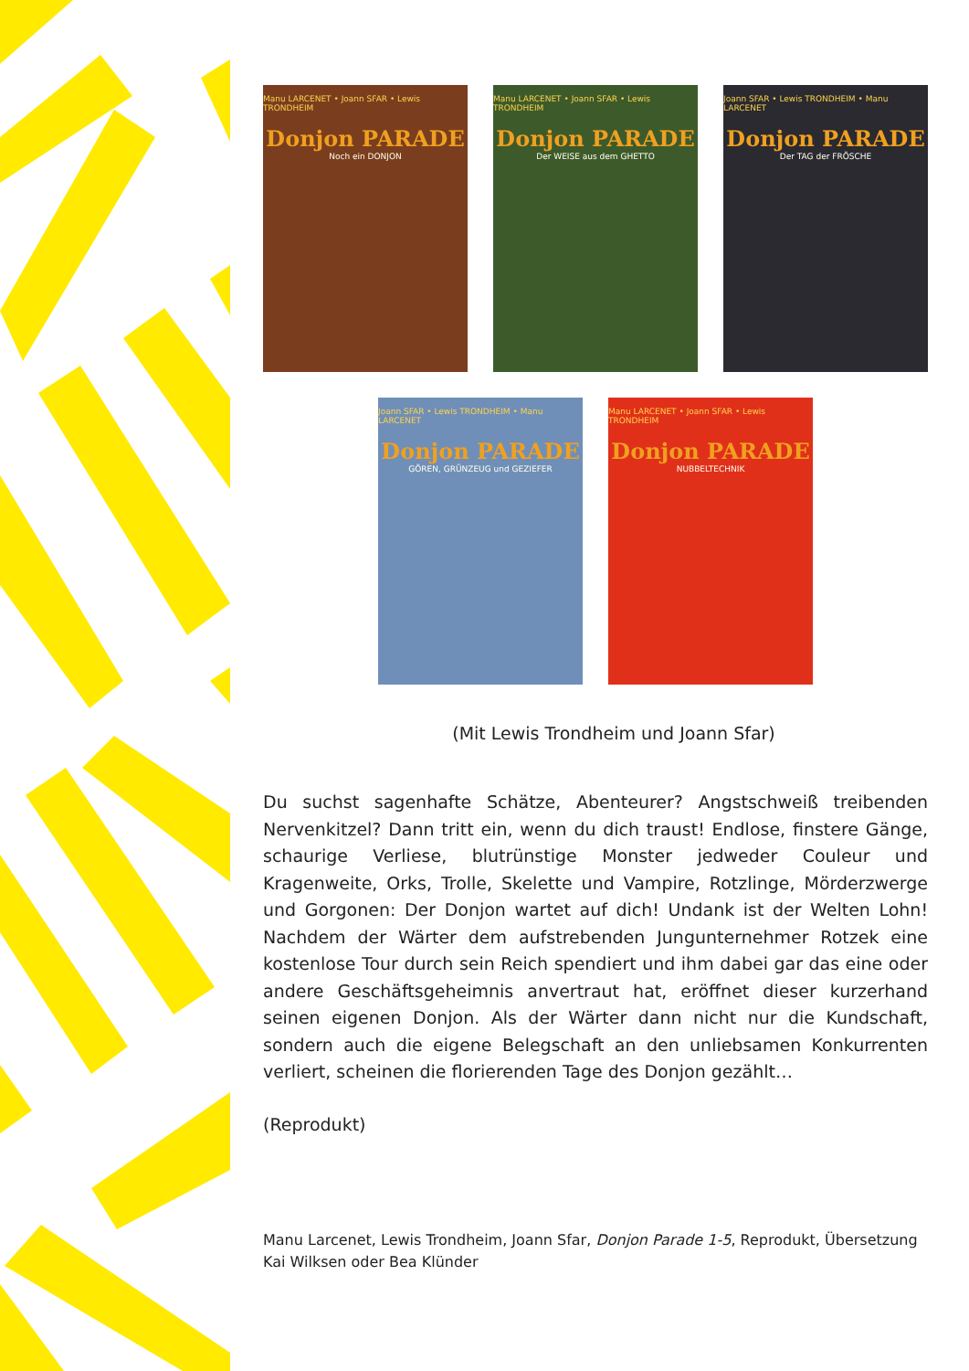Manu LARCENET • Joann SFAR • Lewis TRONDHEIM
Donjon PARADE
Noch ein DONJON
Manu LARCENET • Joann SFAR • Lewis TRONDHEIM
Donjon PARADE
Der WEISE aus dem GHETTO
Joann SFAR • Lewis TRONDHEIM • Manu LARCENET
Donjon PARADE
Der TAG der FRÖSCHE
Joann SFAR • Lewis TRONDHEIM • Manu LARCENET
Donjon PARADE
GÖREN, GRÜNZEUG und GEZIEFER
Manu LARCENET • Joann SFAR • Lewis TRONDHEIM
Donjon PARADE
NUBBELTECHNIK
(Mit Lewis Trondheim und Joann Sfar)
Du suchst sagenhafte Schätze, Abenteurer? Angstschweiß treibenden Nervenkitzel? Dann tritt ein, wenn du dich traust! Endlose, finstere Gänge, schaurige Verliese, blutrünstige Monster jedweder Couleur und Kragenweite, Orks, Trolle, Skelette und Vampire, Rotzlinge, Mörderzwerge und Gorgonen: Der Donjon wartet auf dich! Undank ist der Welten Lohn! Nachdem der Wärter dem aufstrebenden Jungunternehmer Rotzek eine kostenlose Tour durch sein Reich spendiert und ihm dabei gar das eine oder andere Geschäftsgeheimnis anvertraut hat, eröffnet dieser kurzerhand seinen eigenen Donjon. Als der Wärter dann nicht nur die Kundschaft, sondern auch die eigene Belegschaft an den unliebsamen Konkurrenten verliert, scheinen die florierenden Tage des Donjon gezählt…
(Reprodukt)
Manu Larcenet, Lewis Trondheim, Joann Sfar, Donjon Parade 1-5, Reprodukt, Übersetzung Kai Wilksen oder Bea Klünder